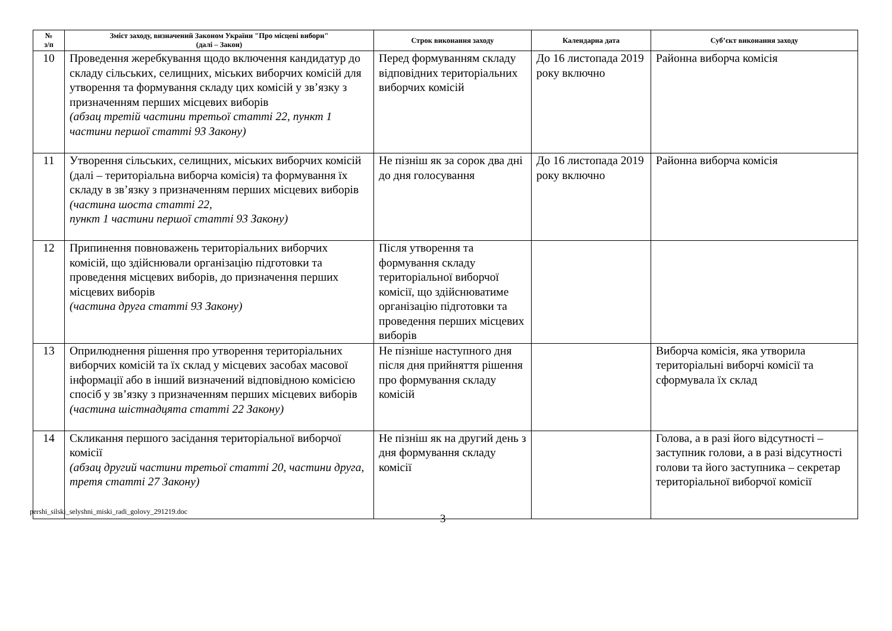| № з/п | Зміст заходу, визначений Законом України "Про місцеві вибори" (далі – Закон) | Строк виконання заходу | Календарна дата | Суб’єкт виконання заходу |
| --- | --- | --- | --- | --- |
| 10 | Проведення жеребкування щодо включення кандидатур до складу сільських, селищних, міських виборчих комісій для утворення та формування складу цих комісій у зв’язку з призначенням перших місцевих виборів (абзац третій частини третьої статті 22, пункт 1 частини першої статті 93 Закону) | Перед формуванням складу відповідних територіальних виборчих комісій | До 16 листопада 2019 року включно | Районна виборча комісія |
| 11 | Утворення сільських, селищних, міських виборчих комісій (далі – територіальна виборча комісія) та формування їх складу в зв’язку з призначенням перших місцевих виборів (частина шоста статті 22, пункт 1 частини першої статті 93 Закону) | Не пізніш як за сорок два дні до дня голосування | До 16 листопада 2019 року включно | Районна виборча комісія |
| 12 | Припинення повноважень територіальних виборчих комісій, що здійснювали організацію підготовки та проведення місцевих виборів, до призначення перших місцевих виборів (частина друга статті 93 Закону) | Після утворення та формування складу територіальної виборчої комісії, що здійснюватиме організацію підготовки та проведення перших місцевих виборів | | |
| 13 | Оприлюднення рішення про утворення територіальних виборчих комісій та їх склад у місцевих засобах масової інформації або в інший визначений відповідною комісією спосіб у зв’язку з призначенням перших місцевих виборів (частина шістнадцята статті 22 Закону) | Не пізніше наступного дня після дня прийняття рішення про формування складу комісій | | Виборча комісія, яка утворила територіальні виборчі комісії та сформувала їх склад |
| 14 | Скликання першого засідання територіальної виборчої комісії (абзац другий частини третьої статті 20, частини друга, третя статті 27 Закону) | Не пізніш як на другий день з дня формування складу комісії | | Голова, а в разі його відсутності – заступник голови, а в разі відсутності голови та його заступника – секретар територіальної виборчої комісії |
pershi_silski_selyshni_miski_radi_golovy_291219.doc
3